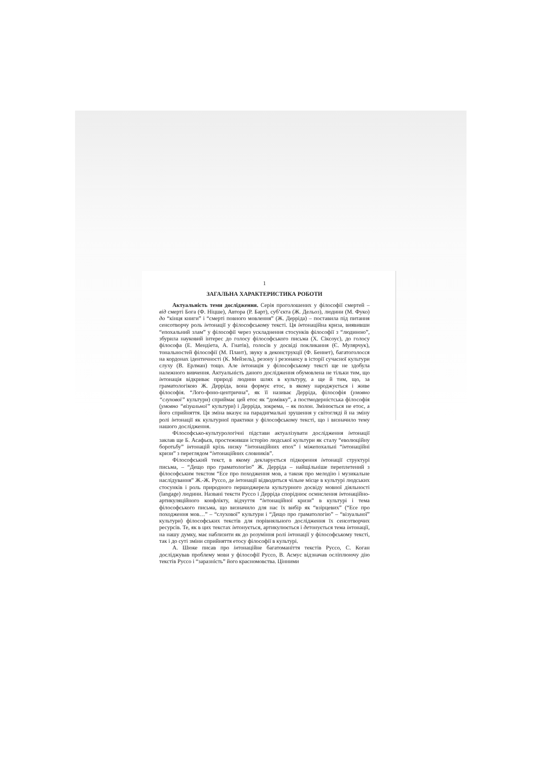1
ЗАГАЛЬНА ХАРАКТЕРИСТИКА РОБОТИ
Актуальність теми дослідження. Серія проголошених у філософії смертей – від смерті Бога (Ф. Ніцше), Автора (Р. Барт), суб’єкта (Ж. Дельоз), людини (М. Фуко) до “кінця книги” і “смерті повного мовлення” (Ж. Дерріда) – поставила під питання сенсотворчу роль інтонації у філософському тексті. Ця інтонаційна криза, виявивши “епохальний злам” у філософії через ускладнення стосунків філософії з “людиною”, збурила науковий інтерес до голосу філософського письма (Х. Сіксоус), до голосу філософа (Е. Мендіета, А. Гнатів), голосів у досвіді покликання (Є. Мулярчук), тональностей філософії (М. Плант), звуку в деконструкції (Ф. Беннет), багатоголосся на кордонах ідентичності (К. Мейзель), резону і резонансу в історії сучасної культури слуху (В. Ерлман) тощо. Але інтонація у філософському тексті ще не здобула належного вивчення. Актуальність даного дослідження обумовлена не тільки тим, що інтонація відкриває природі людини шлях в культуру, а ще й тим, що, за граматологікою Ж. Дерріда, вона формує етос, в якому народжується і живе філософія. “Лого-фоно-центрична”, як її називає Дерріда, філософія (умовно “слухової” культури) сприймає цей етос як “домівку”, а постмодерністська філософія (умовно “візуальної” культури) і Дерріда, зокрема, – як полон. Змінюється не етос, а його сприйняття. Ця зміна вказує на парадигмальні зрушення у світогляді й на зміну ролі інтонації як культурної практики у філософському тексті, що і визначило тему нашого дослідження.
Філософсько-культурологічні підстави актуалізувати дослідження інтонації заклав ще Б. Асафьєв, простеживши історію людської культури як сталу “еволюційну боротьбу” інтонацій крізь низку “інтонаційних епох” і міжепохальні “інтонаційні кризи” з переглядом “інтонаційних словників”.
Філософський текст, в якому декларується підкорення інтонації структурі письма, – “Дещо про граматологію” Ж. Дерріда – найщільніше переплетений з філософським текстом “Есе про походження мов, а також про мелодію і музикальне наслідування” Ж.-Ж. Руссо, де інтонації відводиться чільне місце в культурі людських стосунків і роль природного першоджерела культурного досвіду мовної діяльності (langage) людини. Названі тексти Руссо і Дерріда споріднює осмислення інтонаційно- артикуляційного конфлікту, відчуття “інтонаційної кризи” в культурі і тема філософського письма, що визначило для нас їх вибір як “взірцевих” (“Есе про походження мов…” – “слухової” культури і “Дещо про граматологію” – “візуальної” культури) філософських текстів для порівняльного дослідження їх сенсотворчих ресурсів. Те, як в цих текстах інтонується, артикулюється і детонується тема інтонації, на нашу думку, має наблизити як до розуміння ролі інтонації у філософському тексті, так і до суті зміни сприйняття етосу філософії в культурі.
А. Шюке писав про інтонаційне багатоманіття текстів Руссо, С. Коган досліджував проблему мови у філософії Руссо, В. Асмус відзначав осліплюючу дію текстів Руссо і “заразність” його красномовства. Цінними